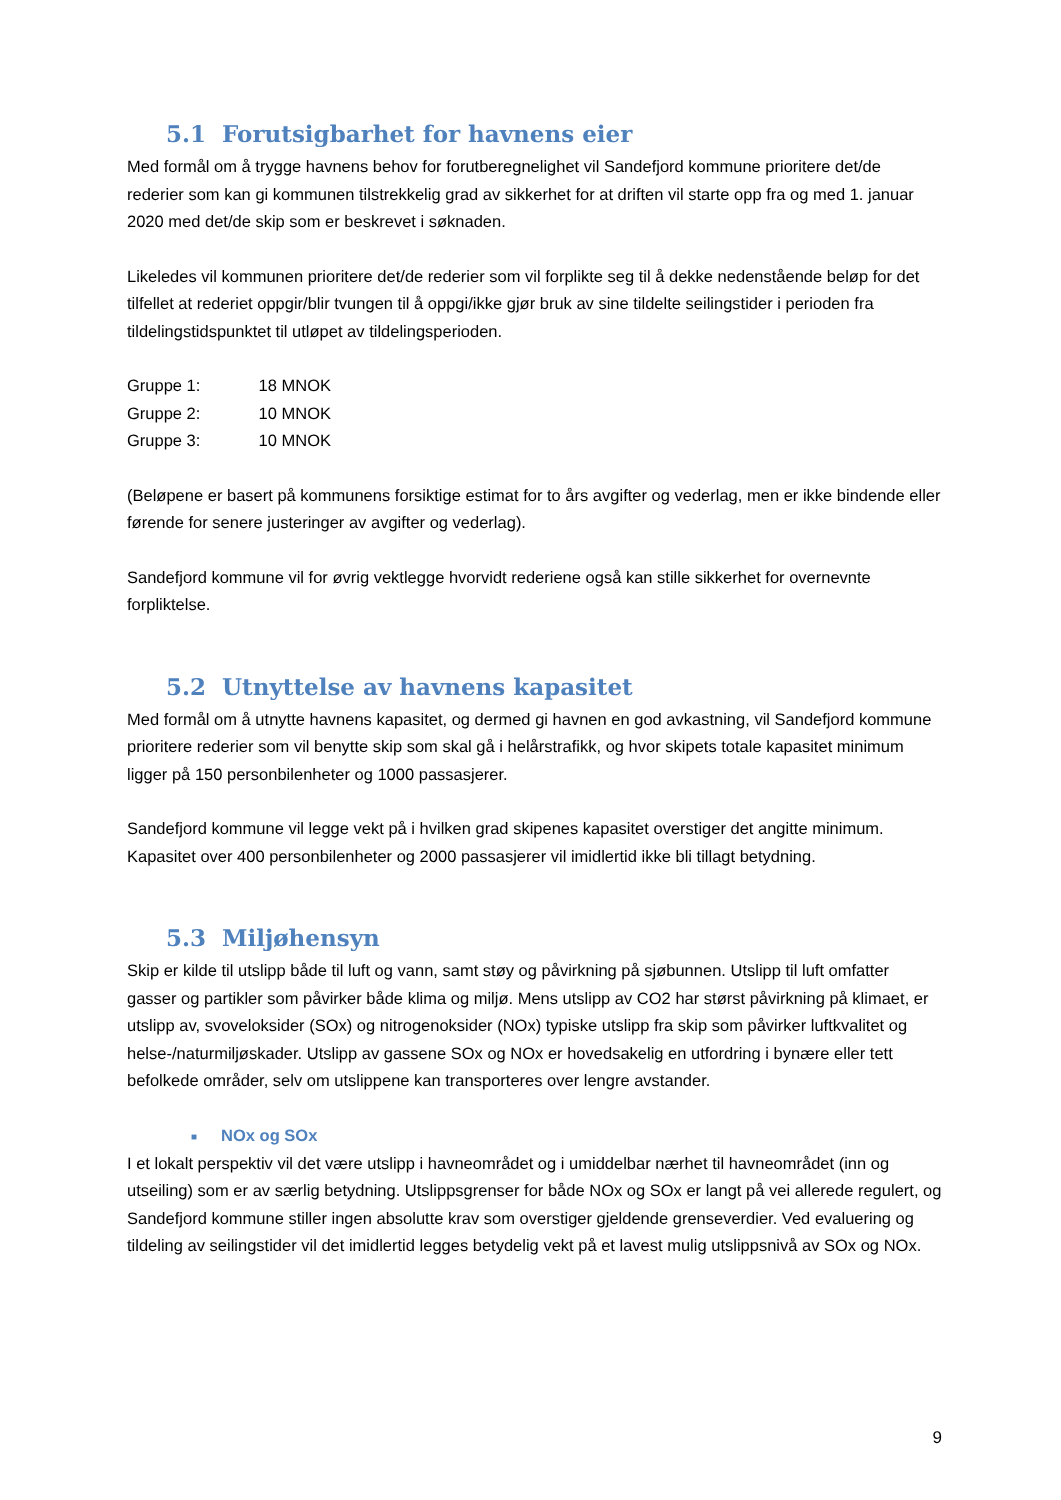5.1 Forutsigbarhet for havnens eier
Med formål om å trygge havnens behov for forutberegnelighet vil Sandefjord kommune prioritere det/de rederier som kan gi kommunen tilstrekkelig grad av sikkerhet for at driften vil starte opp fra og med 1. januar 2020 med det/de skip som er beskrevet i søknaden.
Likeledes vil kommunen prioritere det/de rederier som vil forplikte seg til å dekke nedenstående beløp for det tilfellet at rederiet oppgir/blir tvungen til å oppgi/ikke gjør bruk av sine tildelte seilingstider i perioden fra tildelingstidspunktet til utløpet av tildelingsperioden.
Gruppe 1: 18 MNOK
Gruppe 2: 10 MNOK
Gruppe 3: 10 MNOK
(Beløpene er basert på kommunens forsiktige estimat for to års avgifter og vederlag, men er ikke bindende eller førende for senere justeringer av avgifter og vederlag).
Sandefjord kommune vil for øvrig vektlegge hvorvidt rederiene også kan stille sikkerhet for overnevnte forpliktelse.
5.2 Utnyttelse av havnens kapasitet
Med formål om å utnytte havnens kapasitet, og dermed gi havnen en god avkastning, vil Sandefjord kommune prioritere rederier som vil benytte skip som skal gå i helårstrafikk, og hvor skipets totale kapasitet minimum ligger på 150 personbilenheter og 1000 passasjerer.
Sandefjord kommune vil legge vekt på i hvilken grad skipenes kapasitet overstiger det angitte minimum. Kapasitet over 400 personbilenheter og 2000 passasjerer vil imidlertid ikke bli tillagt betydning.
5.3 Miljøhensyn
Skip er kilde til utslipp både til luft og vann, samt støy og påvirkning på sjøbunnen. Utslipp til luft omfatter gasser og partikler som påvirker både klima og miljø. Mens utslipp av CO2 har størst påvirkning på klimaet, er utslipp av, svoveloksider (SOx) og nitrogenoksider (NOx) typiske utslipp fra skip som påvirker luftkvalitet og helse-/naturmiljøskader. Utslipp av gassene SOx og NOx er hovedsakelig en utfordring i bynære eller tett befolkede områder, selv om utslippene kan transporteres over lengre avstander.
■ NOx og SOx
I et lokalt perspektiv vil det være utslipp i havneområdet og i umiddelbar nærhet til havneområdet (inn og utseiling) som er av særlig betydning. Utslippsgrenser for både NOx og SOx er langt på vei allerede regulert, og Sandefjord kommune stiller ingen absolutte krav som overstiger gjeldende grenseverdier. Ved evaluering og tildeling av seilingstider vil det imidlertid legges betydelig vekt på et lavest mulig utslippsnivå av SOx og NOx.
9